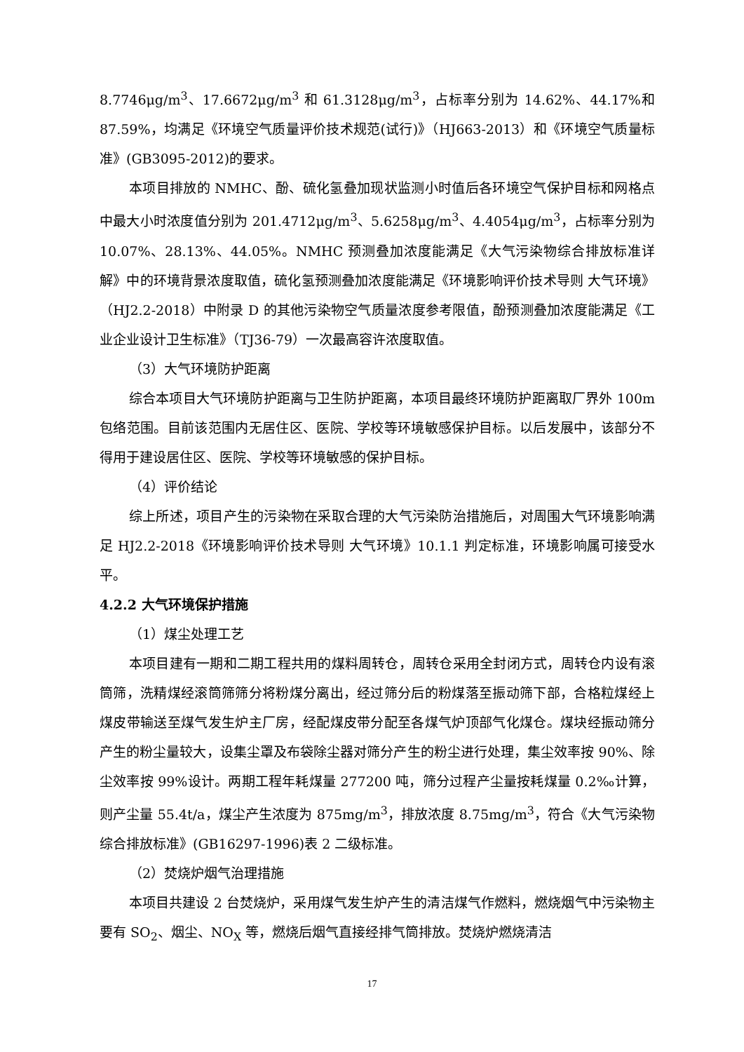8.7746μg/m<sup>3</sup>、17.6672μg/m<sup>3</sup> 和 61.3128μg/m<sup>3</sup>，占标率分别为 14.62%、44.17%和 87.59%，均满足《环境空气质量评价技术规范(试行)》（HJ663-2013）和《环境空气质量标准》(GB3095-2012)的要求。
本项目排放的 NMHC、酚、硫化氢叠加现状监测小时值后各环境空气保护目标和网格点中最大小时浓度值分别为 201.4712μg/m<sup>3</sup>、5.6258μg/m<sup>3</sup>、4.4054μg/m<sup>3</sup>，占标率分别为 10.07%、28.13%、44.05%。NMHC 预测叠加浓度能满足《大气污染物综合排放标准详解》中的环境背景浓度取值，硫化氢预测叠加浓度能满足《环境影响评价技术导则 大气环境》（HJ2.2-2018）中附录 D 的其他污染物空气质量浓度参考限值，酚预测叠加浓度能满足《工业企业设计卫生标准》（TJ36-79）一次最高容许浓度取值。
（3）大气环境防护距离
综合本项目大气环境防护距离与卫生防护距离，本项目最终环境防护距离取厂界外 100m 包络范围。目前该范围内无居住区、医院、学校等环境敏感保护目标。以后发展中，该部分不得用于建设居住区、医院、学校等环境敏感的保护目标。
（4）评价结论
综上所述，项目产生的污染物在采取合理的大气污染防治措施后，对周围大气环境影响满足 HJ2.2-2018《环境影响评价技术导则 大气环境》10.1.1 判定标准，环境影响属可接受水平。
4.2.2 大气环境保护措施
（1）煤尘处理工艺
本项目建有一期和二期工程共用的煤料周转仓，周转仓采用全封闭方式，周转仓内设有滚筒筛，洗精煤经滚筒筛筛分将粉煤分离出，经过筛分后的粉煤落至振动筛下部，合格粒煤经上煤皮带输送至煤气发生炉主厂房，经配煤皮带分配至各煤气炉顶部气化煤仓。煤块经振动筛分产生的粉尘量较大，设集尘罩及布袋除尘器对筛分产生的粉尘进行处理，集尘效率按 90%、除尘效率按 99%设计。两期工程年耗煤量 277200 吨，筛分过程产尘量按耗煤量 0.2‰计算，则产尘量 55.4t/a，煤尘产生浓度为 875mg/m<sup>3</sup>，排放浓度 8.75mg/m<sup>3</sup>，符合《大气污染物综合排放标准》(GB16297-1996)表 2 二级标准。
（2）焚烧炉烟气治理措施
本项目共建设 2 台焚烧炉，采用煤气发生炉产生的清洁煤气作燃料，燃烧烟气中污染物主要有 SO<sub>2</sub>、烟尘、NO<sub>X</sub> 等，燃烧后烟气直接经排气筒排放。焚烧炉燃烧清洁
17